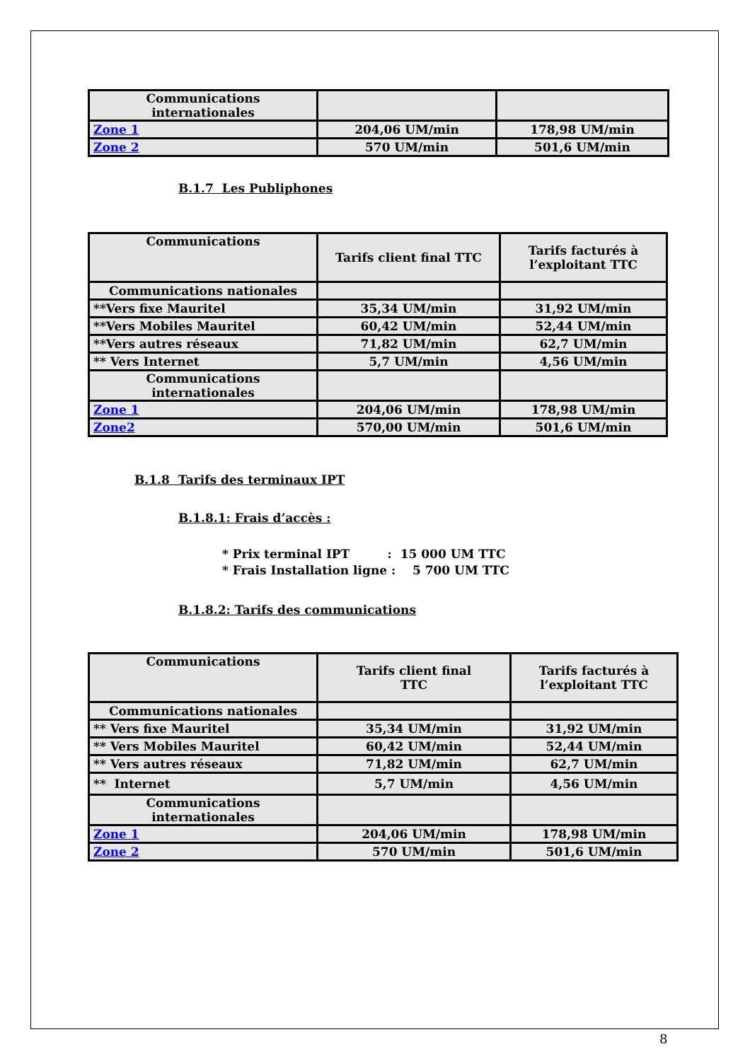| Communications internationales | | |
| Zone 1 | 204,06 UM/min | 178,98 UM/min |
| Zone 2 | 570 UM/min | 501,6 UM/min |
B.1.7 Les Publiphones
| Communications | Tarifs client final TTC | Tarifs facturés à l’exploitant TTC |
| Communications nationales | | |
| **Vers fixe Mauritel | 35,34 UM/min | 31,92 UM/min |
| **Vers Mobiles Mauritel | 60,42 UM/min | 52,44 UM/min |
| **Vers autres réseaux | 71,82 UM/min | 62,7 UM/min |
| ** Vers Internet | 5,7 UM/min | 4,56 UM/min |
| Communications internationales | | |
| Zone 1 | 204,06 UM/min | 178,98 UM/min |
| Zone2 | 570,00 UM/min | 501,6 UM/min |
B.1.8 Tarifs des terminaux IPT
B.1.8.1: Frais d’accès :
* Prix terminal IPT : 15 000 UM TTC
* Frais Installation ligne : 5 700 UM TTC
B.1.8.2: Tarifs des communications
| Communications | Tarifs client final TTC | Tarifs facturés à l’exploitant TTC |
| Communications nationales | | |
| ** Vers fixe Mauritel | 35,34 UM/min | 31,92 UM/min |
| ** Vers Mobiles Mauritel | 60,42 UM/min | 52,44 UM/min |
| ** Vers autres réseaux | 71,82 UM/min | 62,7 UM/min |
| ** Internet | 5,7 UM/min | 4,56 UM/min |
| Communications internationales | | |
| Zone 1 | 204,06 UM/min | 178,98 UM/min |
| Zone 2 | 570 UM/min | 501,6 UM/min |
8